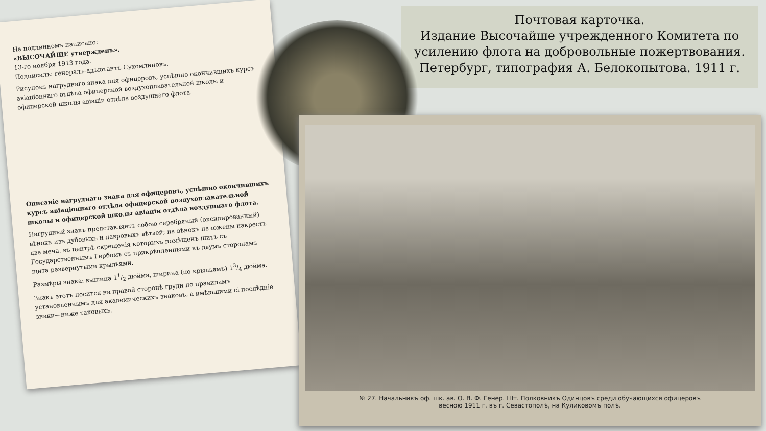Почтовая карточка.
Издание Высочайше учрежденного Комитета по усилению флота на добровольные пожертвования. Петербург, типография А. Белокопытова. 1911 г.
На подлинномъ написано:
«ВЫСОЧАЙШЕ утвержденъ».
13-го ноября 1913 года.
Подписалъ: генералъ-адъютантъ Сухомлиновъ.
Рисунокъ нагруднаго знака для офицеровъ, успѣшно окончившихъ курсъ авіаціоннаго отдѣла офицерской воздухоплавательной школы и офицерской школы авіаціи отдѣла воздушнаго флота.
Описаніе нагруднаго знака для офицеровъ, успѣшно окончившихъ курсъ авіаціоннаго отдѣла офицерской воздухоплавательной школы и офицерской школы авіаціи отдѣла воздушнаго флота.
Нагрудный знакъ представляетъ собою серебряный (оксидированный) вѣнокъ изъ дубовыхъ и лавровыхъ вѣтвей; на вѣнокъ наложены накрестъ два меча, въ центрѣ скрещенія которыхъ помѣщенъ щитъ съ Государственнымъ Гербомъ съ прикрѣпленными къ двумъ сторонамъ щита развернутыми крыльями.
Размѣры знака: вышина 11/2 дюйма, ширина (по крыльямъ) 13/4 дюйма.
Знакъ этотъ носится на правой сторонѣ груди по правиламъ установленнымъ для академическихъ знаковъ, а имѣющими сі послѣдніе знаки—ниже таковыхъ.
№ 27. Начальникъ оф. шк. ав. О. В. Ф. Генер. Шт. Полковникъ Одинцовъ среди обучающихся офицеровъ
весною 1911 г. въ г. Севастополѣ, на Куликовомъ полѣ.